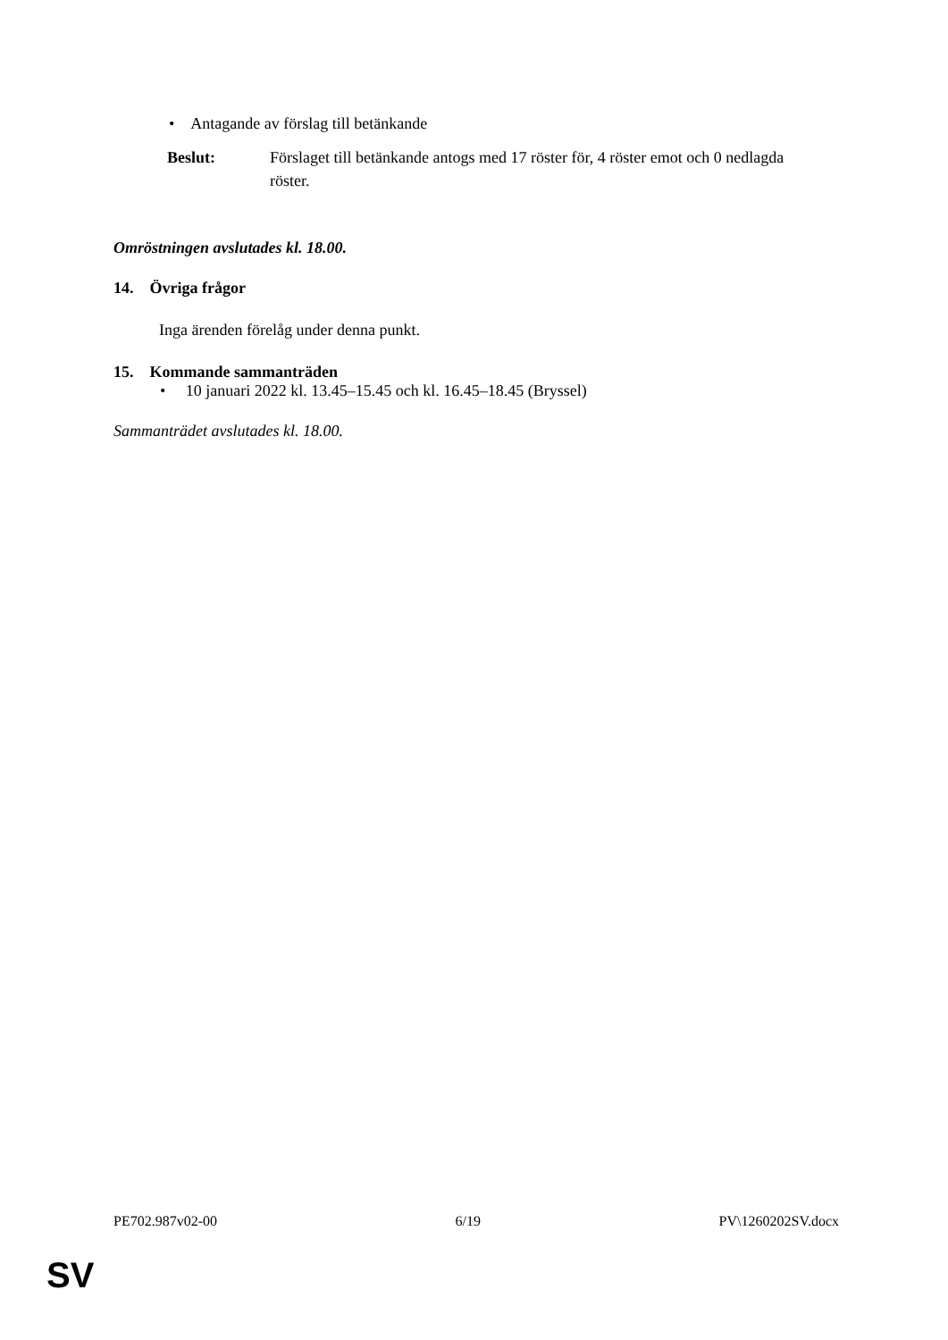• Antagande av förslag till betänkande
Beslut: Förslaget till betänkande antogs med 17 röster för, 4 röster emot och 0 nedlagda röster.
Omröstningen avslutades kl. 18.00.
14. Övriga frågor
Inga ärenden förelåg under denna punkt.
15. Kommande sammanträden
• 10 januari 2022 kl. 13.45–15.45 och kl. 16.45–18.45 (Bryssel)
Sammanträdet avslutades kl. 18.00.
PE702.987v02-00 6/19 PV\1260202SV.docx
SV